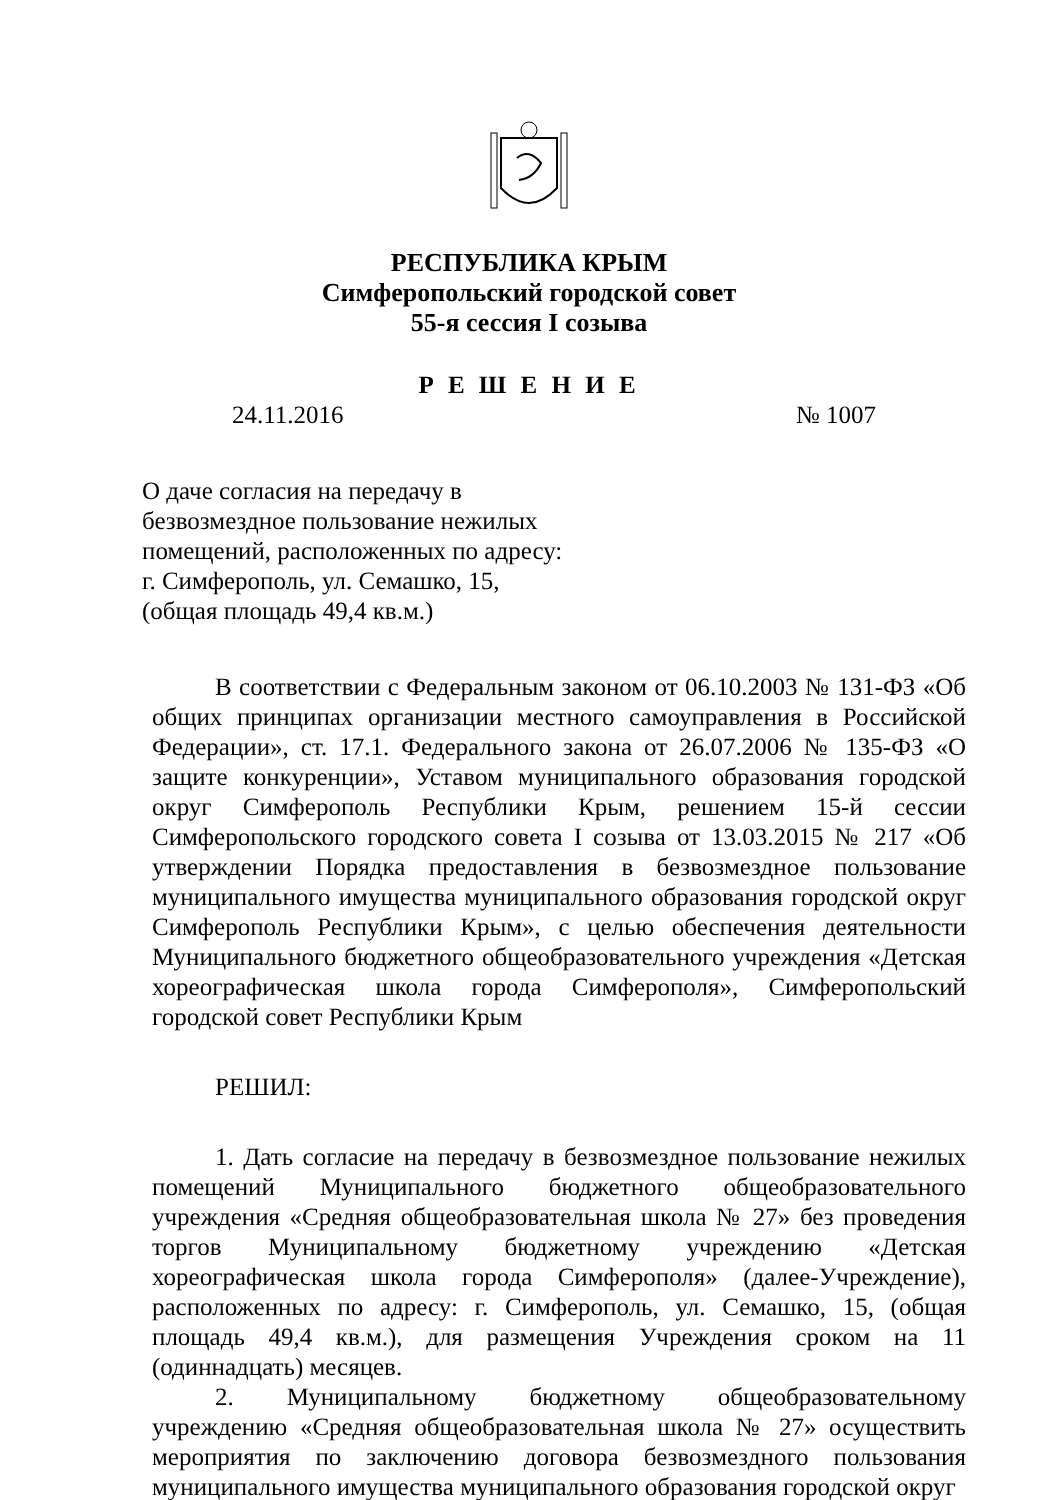РЕСПУБЛИКА КРЫМ
Симферопольский городской совет
55-я сессия I созыва
Р Е Ш Е Н И Е
24.11.2016 № 1007
О даче согласия на передачу в
безвозмездное пользование нежилых
помещений, расположенных по адресу:
г. Симферополь, ул. Семашко, 15,
(общая площадь 49,4 кв.м.)
В соответствии с Федеральным законом от 06.10.2003 № 131-ФЗ «Об общих принципах организации местного самоуправления в Российской Федерации», ст. 17.1. Федерального закона от 26.07.2006 № 135-ФЗ «О защите конкуренции», Уставом муниципального образования городской округ Симферополь Республики Крым, решением 15-й сессии Симферопольского городского совета I созыва от 13.03.2015 № 217 «Об утверждении Порядка предоставления в безвозмездное пользование муниципального имущества муниципального образования городской округ Симферополь Республики Крым», с целью обеспечения деятельности Муниципального бюджетного общеобразовательного учреждения «Детская хореографическая школа города Симферополя», Симферопольский городской совет Республики Крым
РЕШИЛ:
1. Дать согласие на передачу в безвозмездное пользование нежилых помещений Муниципального бюджетного общеобразовательного учреждения «Средняя общеобразовательная школа № 27» без проведения торгов Муниципальному бюджетному учреждению «Детская хореографическая школа города Симферополя» (далее-Учреждение), расположенных по адресу: г. Симферополь, ул. Семашко, 15, (общая площадь 49,4 кв.м.), для размещения Учреждения сроком на 11 (одиннадцать) месяцев.
2. Муниципальному бюджетному общеобразовательному учреждению «Средняя общеобразовательная школа № 27» осуществить мероприятия по заключению договора безвозмездного пользования муниципального имущества муниципального образования городской округ